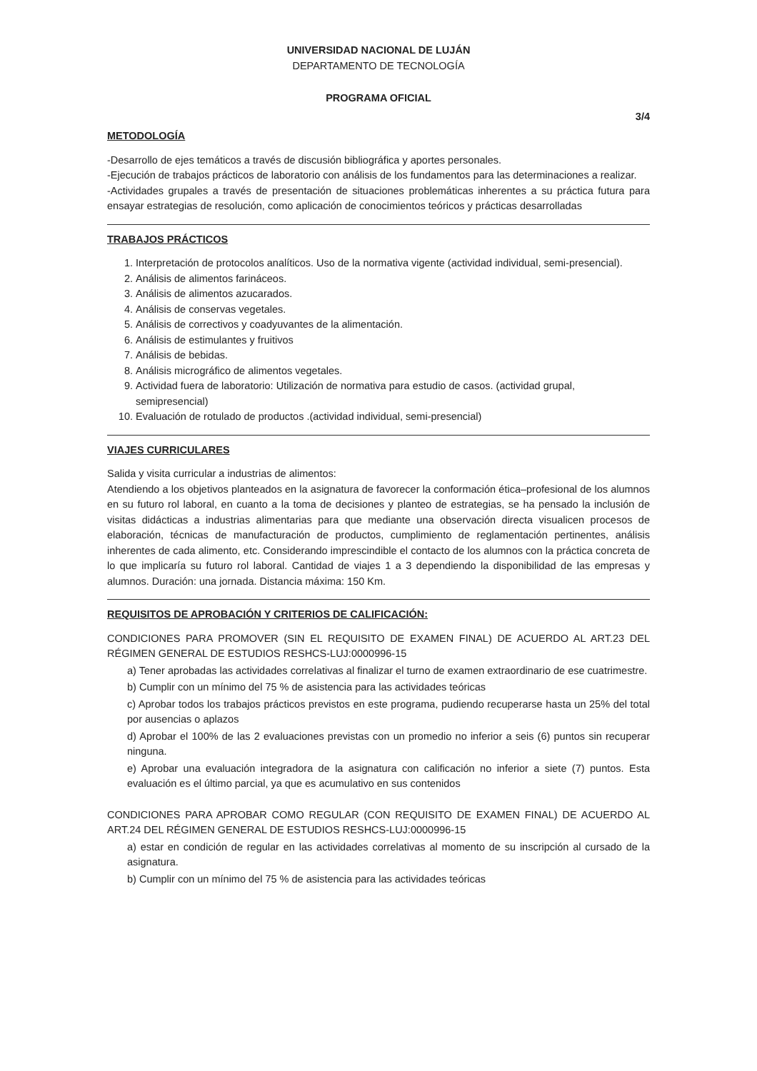UNIVERSIDAD NACIONAL DE LUJÁN
DEPARTAMENTO DE TECNOLOGÍA
PROGRAMA OFICIAL
3/4
METODOLOGÍA
-Desarrollo de ejes temáticos a través de discusión bibliográfica y aportes personales.
-Ejecución de trabajos prácticos de laboratorio con análisis de los fundamentos para las determinaciones a realizar.
-Actividades grupales a través de presentación de situaciones problemáticas inherentes a su práctica futura para ensayar estrategias de resolución, como aplicación de conocimientos teóricos y prácticas desarrolladas
TRABAJOS PRÁCTICOS
1. Interpretación de protocolos analíticos. Uso de la normativa vigente (actividad individual, semi-presencial).
2. Análisis de alimentos farináceos.
3. Análisis de alimentos azucarados.
4. Análisis de conservas vegetales.
5. Análisis de correctivos y coadyuvantes de la alimentación.
6. Análisis de estimulantes y fruitivos
7. Análisis de bebidas.
8. Análisis micrográfico de alimentos vegetales.
9. Actividad fuera de laboratorio: Utilización de normativa para estudio de casos. (actividad grupal, semipresencial)
10. Evaluación de rotulado de productos .(actividad individual, semi-presencial)
VIAJES CURRICULARES
Salida y visita curricular a industrias de alimentos:
Atendiendo a los objetivos planteados en la asignatura de favorecer la conformación ética–profesional de los alumnos en su futuro rol laboral, en cuanto a la toma de decisiones y planteo de estrategias, se ha pensado la inclusión de visitas didácticas a industrias alimentarias para que mediante una observación directa visualicen procesos de elaboración, técnicas de manufacturación de productos, cumplimiento de reglamentación pertinentes, análisis inherentes de cada alimento, etc. Considerando imprescindible el contacto de los alumnos con la práctica concreta de lo que implicaría su futuro rol laboral. Cantidad de viajes 1 a 3 dependiendo la disponibilidad de las empresas y alumnos. Duración: una jornada. Distancia máxima: 150 Km.
REQUISITOS DE APROBACIÓN Y CRITERIOS DE CALIFICACIÓN:
CONDICIONES PARA PROMOVER (SIN EL REQUISITO DE EXAMEN FINAL) DE ACUERDO AL ART.23 DEL RÉGIMEN GENERAL DE ESTUDIOS RESHCS-LUJ:0000996-15
a) Tener aprobadas las actividades correlativas al finalizar el turno de examen extraordinario de ese cuatrimestre.
b) Cumplir con un mínimo del 75 % de asistencia para las actividades teóricas
c) Aprobar todos los trabajos prácticos previstos en este programa, pudiendo recuperarse hasta un 25% del total por ausencias o aplazos
d) Aprobar el 100% de las 2 evaluaciones previstas con un promedio no inferior a seis (6) puntos sin recuperar ninguna.
e) Aprobar una evaluación integradora de la asignatura con calificación no inferior a siete (7) puntos. Esta evaluación es el último parcial, ya que es acumulativo en sus contenidos
CONDICIONES PARA APROBAR COMO REGULAR (CON REQUISITO DE EXAMEN FINAL) DE ACUERDO AL ART.24 DEL RÉGIMEN GENERAL DE ESTUDIOS RESHCS-LUJ:0000996-15
a) estar en condición de regular en las actividades correlativas al momento de su inscripción al cursado de la asignatura.
b) Cumplir con un mínimo del 75 % de asistencia para las actividades teóricas